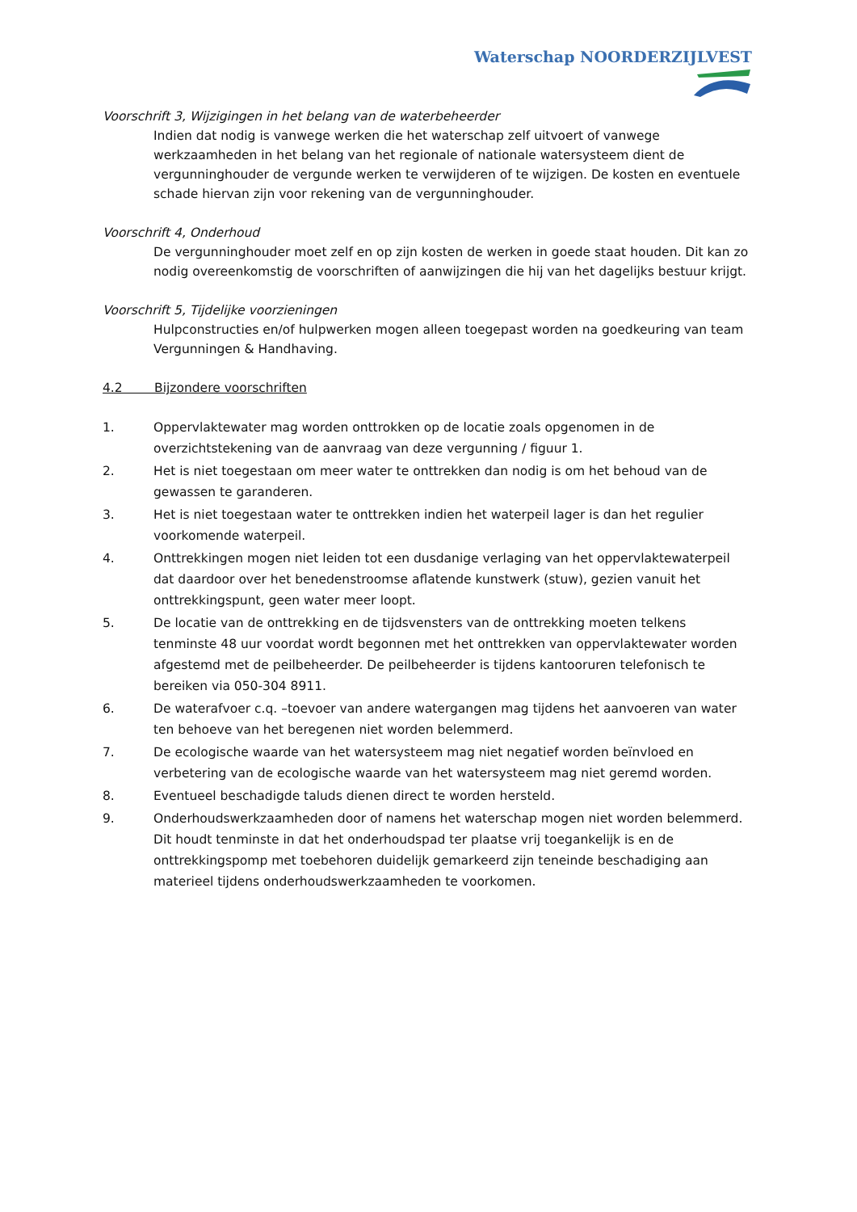Waterschap NOORDERZIJLVEST
Voorschrift 3, Wijzigingen in het belang van de waterbeheerder
Indien dat nodig is vanwege werken die het waterschap zelf uitvoert of vanwege werkzaamheden in het belang van het regionale of nationale watersysteem dient de vergunninghouder de vergunde werken te verwijderen of te wijzigen. De kosten en eventuele schade hiervan zijn voor rekening van de vergunninghouder.
Voorschrift 4, Onderhoud
De vergunninghouder moet zelf en op zijn kosten de werken in goede staat houden. Dit kan zo nodig overeenkomstig de voorschriften of aanwijzingen die hij van het dagelijks bestuur krijgt.
Voorschrift 5, Tijdelijke voorzieningen
Hulpconstructies en/of hulpwerken mogen alleen toegepast worden na goedkeuring van team Vergunningen & Handhaving.
4.2 Bijzondere voorschriften
1. Oppervlaktewater mag worden onttrokken op de locatie zoals opgenomen in de overzichtstekening van de aanvraag van deze vergunning / figuur 1.
2. Het is niet toegestaan om meer water te onttrekken dan nodig is om het behoud van de gewassen te garanderen.
3. Het is niet toegestaan water te onttrekken indien het waterpeil lager is dan het regulier voorkomende waterpeil.
4. Onttrekkingen mogen niet leiden tot een dusdanige verlaging van het oppervlaktewaterpeil dat daardoor over het benedenstroomse aflatende kunstwerk (stuw), gezien vanuit het onttrekkingspunt, geen water meer loopt.
5. De locatie van de onttrekking en de tijdsvensters van de onttrekking moeten telkens tenminste 48 uur voordat wordt begonnen met het onttrekken van oppervlaktewater worden afgestemd met de peilbeheerder. De peilbeheerder is tijdens kantooruren telefonisch te bereiken via 050-304 8911.
6. De waterafvoer c.q. –toevoer van andere watergangen mag tijdens het aanvoeren van water ten behoeve van het beregenen niet worden belemmerd.
7. De ecologische waarde van het watersysteem mag niet negatief worden beïnvloed en verbetering van de ecologische waarde van het watersysteem mag niet geremd worden.
8. Eventueel beschadigde taluds dienen direct te worden hersteld.
9. Onderhoudswerkzaamheden door of namens het waterschap mogen niet worden belemmerd. Dit houdt tenminste in dat het onderhoudspad ter plaatse vrij toegankelijk is en de onttrekkingspomp met toebehoren duidelijk gemarkeerd zijn teneinde beschadiging aan materieel tijdens onderhoudswerkzaamheden te voorkomen.